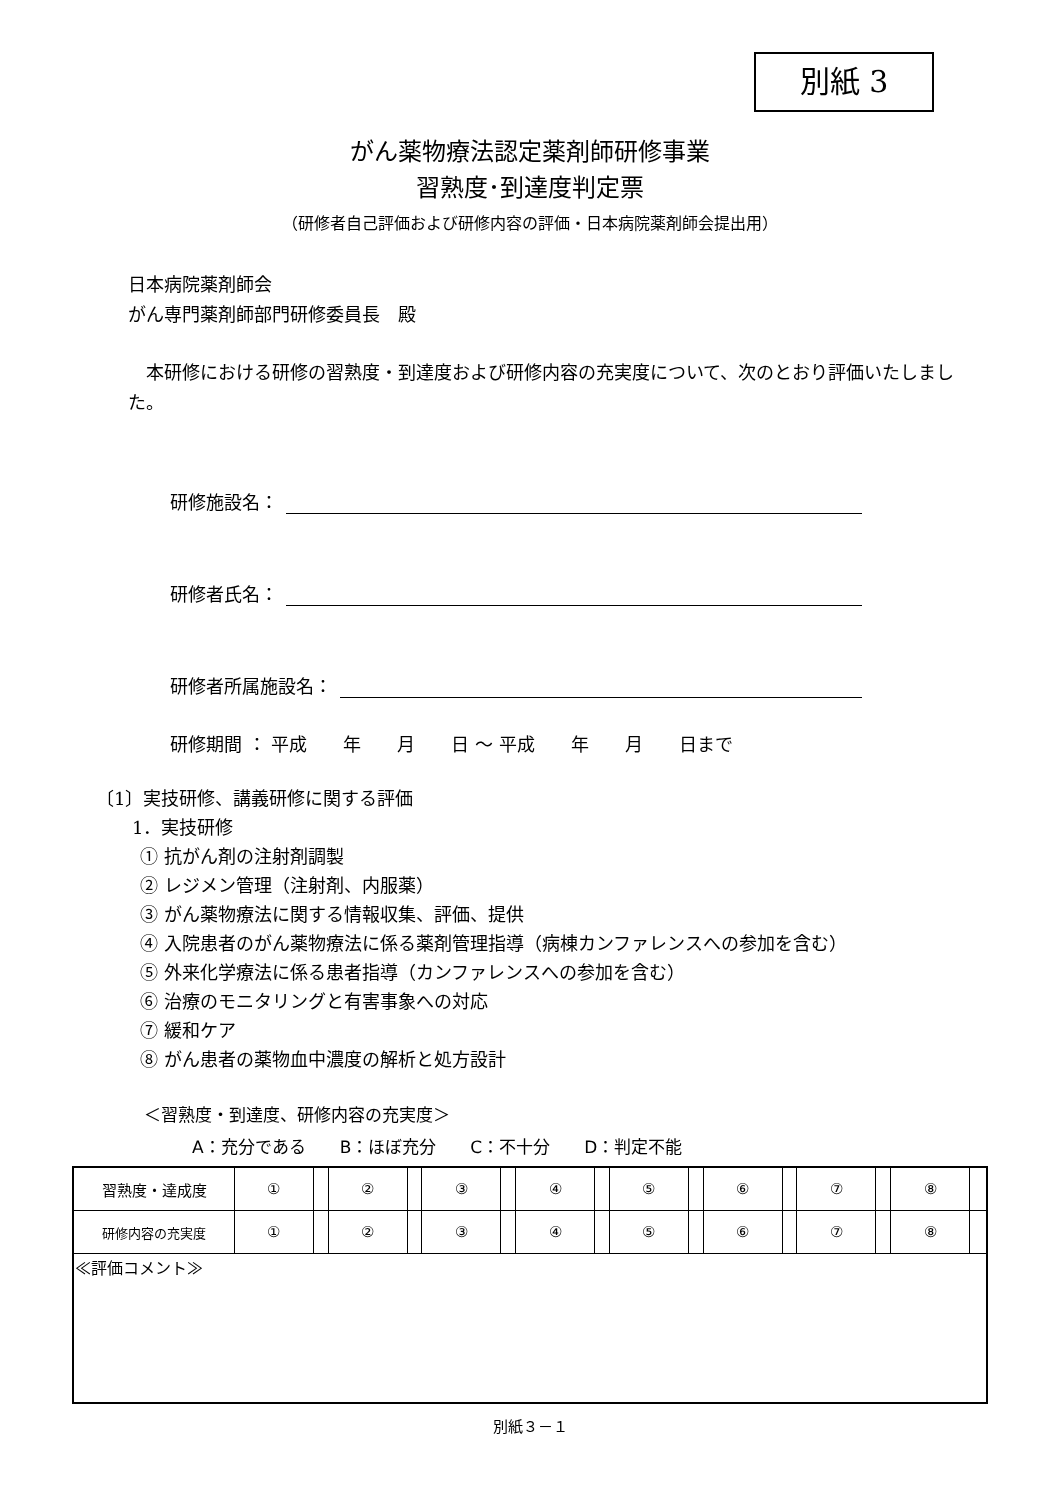別紙 3
がん薬物療法認定薬剤師研修事業
習熟度･到達度判定票
（研修者自己評価および研修内容の評価・日本病院薬剤師会提出用）
日本病院薬剤師会
がん専門薬剤師部門研修委員長　殿
　本研修における研修の習熟度・到達度および研修内容の充実度について、次のとおり評価いたしました。
研修施設名：
研修者氏名：
研修者所属施設名：
研修期間 ： 平成　　年　　月　　日 ～ 平成　　年　　月　　日まで
〔1〕実技研修、講義研修に関する評価
1．実技研修
① 抗がん剤の注射剤調製
② レジメン管理（注射剤、内服薬）
③ がん薬物療法に関する情報収集、評価、提供
④ 入院患者のがん薬物療法に係る薬剤管理指導（病棟カンファレンスへの参加を含む）
⑤ 外来化学療法に係る患者指導（カンファレンスへの参加を含む）
⑥ 治療のモニタリングと有害事象への対応
⑦ 緩和ケア
⑧ がん患者の薬物血中濃度の解析と処方設計
＜習熟度・到達度、研修内容の充実度＞
A：充分である　　B：ほぼ充分　　C：不十分　　D：判定不能
| 習熟度・達成度 | ① | | ② | | ③ | | ④ | | ⑤ | | ⑥ | | ⑦ | | ⑧ | |
| 研修内容の充実度 | ① | | ② | | ③ | | ④ | | ⑤ | | ⑥ | | ⑦ | | ⑧ | |
| ≪評価コメント≫ | | | | | | | | | | | | | | | | |
別紙３－１